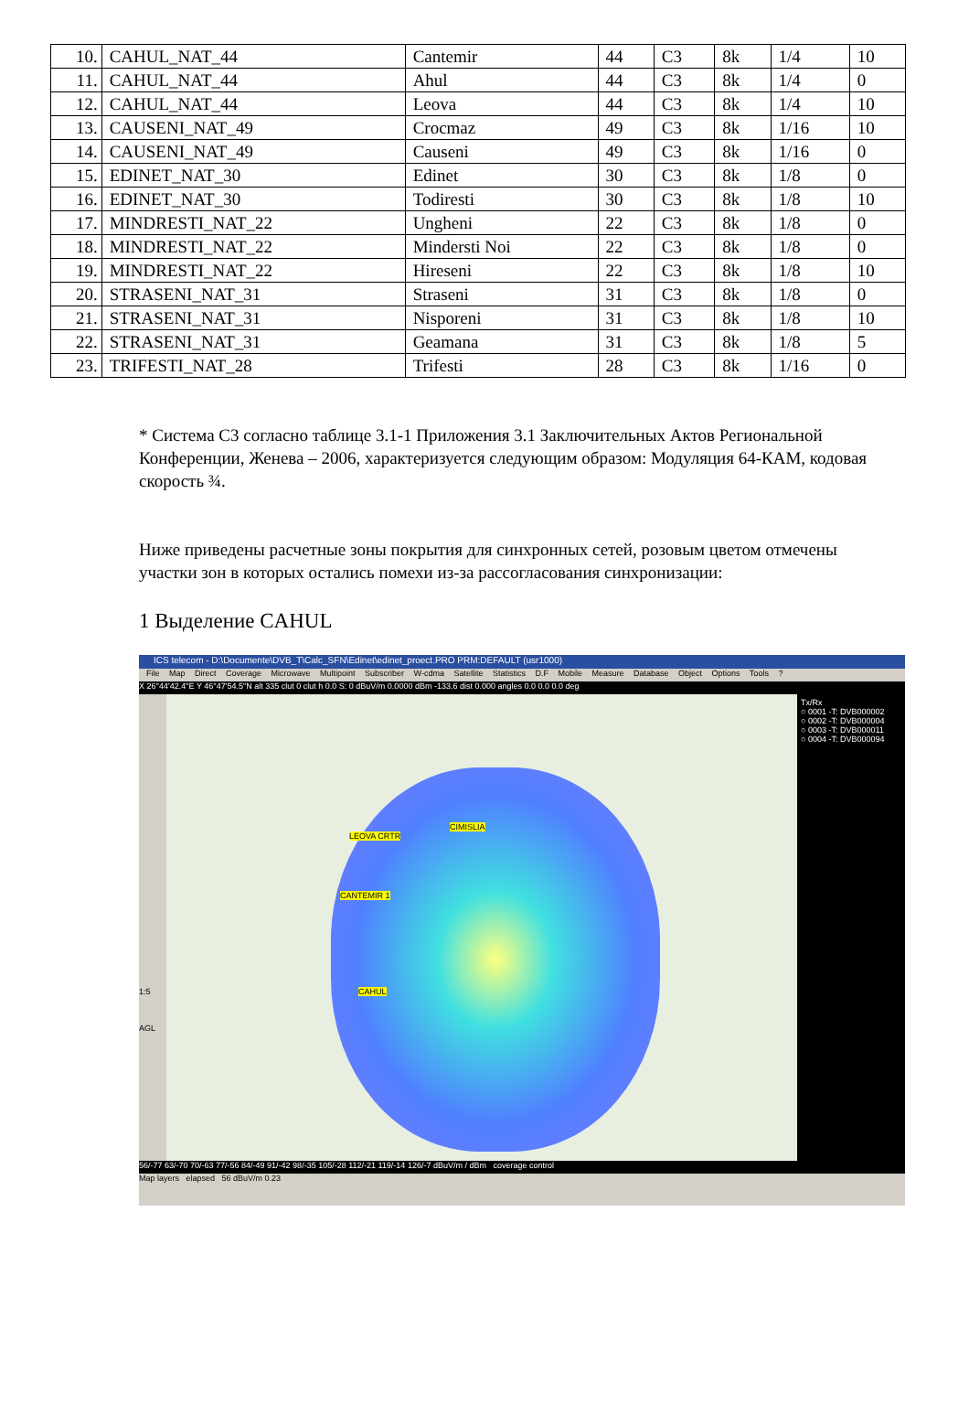| 10. | CAHUL_NAT_44 | Cantemir | 44 | C3 | 8k | 1/4 | 10 |
| 11. | CAHUL_NAT_44 | Ahul | 44 | C3 | 8k | 1/4 | 0 |
| 12. | CAHUL_NAT_44 | Leova | 44 | C3 | 8k | 1/4 | 10 |
| 13. | CAUSENI_NAT_49 | Crocmaz | 49 | C3 | 8k | 1/16 | 10 |
| 14. | CAUSENI_NAT_49 | Causeni | 49 | C3 | 8k | 1/16 | 0 |
| 15. | EDINET_NAT_30 | Edinet | 30 | C3 | 8k | 1/8 | 0 |
| 16. | EDINET_NAT_30 | Todiresti | 30 | C3 | 8k | 1/8 | 10 |
| 17. | MINDRESTI_NAT_22 | Ungheni | 22 | C3 | 8k | 1/8 | 0 |
| 18. | MINDRESTI_NAT_22 | Mindersti Noi | 22 | C3 | 8k | 1/8 | 0 |
| 19. | MINDRESTI_NAT_22 | Hireseni | 22 | C3 | 8k | 1/8 | 10 |
| 20. | STRASENI_NAT_31 | Straseni | 31 | C3 | 8k | 1/8 | 0 |
| 21. | STRASENI_NAT_31 | Nisporeni | 31 | C3 | 8k | 1/8 | 10 |
| 22. | STRASENI_NAT_31 | Geamana | 31 | C3 | 8k | 1/8 | 5 |
| 23. | TRIFESTI_NAT_28 | Trifesti | 28 | C3 | 8k | 1/16 | 0 |
* Система C3 согласно таблице 3.1-1 Приложения 3.1 Заключительных Актов Региональной Конференции, Женева – 2006, характеризуется следующим образом: Модуляция 64-КАМ, кодовая скорость ¾.
Ниже приведены расчетные зоны покрытия для синхронных сетей, розовым цветом отмечены участки зон в которых остались помехи из-за рассогласования синхронизации:
1 Выделение CAHUL
ICS telecom - D:\Documente\DVB_T\Calc_SFN\Edinet\edinet_proect.PRO PRM:DEFAULT (usr1000)
File Map Direct Coverage Microwave Multipoint Subscriber W-cdma Satellite Statistics D.F Mobile Measure Database Object Options Tools ?
X 26°44'42.4"E Y 46°47'54.5"N alt 335 clut 0 clut h 0.0 S: 0 dBuV/m 0.0000 dBm -133.6 dist 0.000 angles 0.0 0.0 0.0 deg
1:5
AGL
CIMISLIA
LEOVA CRTR
CANTEMIR 1
CAHUL
Tx/Rx
○ 0001 -T: DVB000002
○ 0002 -T: DVB000004
○ 0003 -T: DVB000011
○ 0004 -T: DVB000094
56/-77 63/-70 70/-63 77/-56 84/-49 91/-42 98/-35 105/-28 112/-21 119/-14 126/-7 dBuV/m / dBm coverage control
Map layers elapsed 56 dBuV/m 0.23